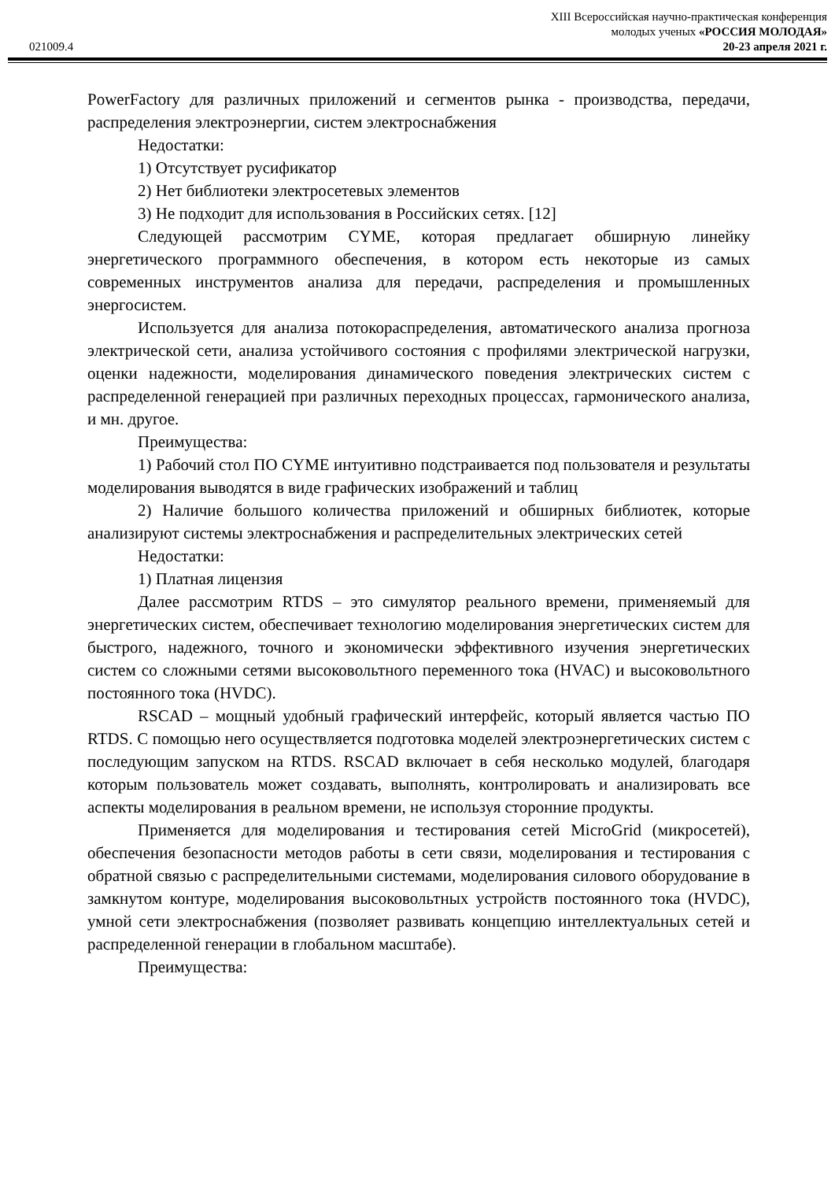XIII Всероссийская научно-практическая конференция
молодых ученых «РОССИЯ МОЛОДАЯ»
021009.4 20-23 апреля 2021 г.
PowerFactory для различных приложений и сегментов рынка - производства, передачи, распределения электроэнергии, систем электроснабжения
Недостатки:
1) Отсутствует русификатор
2) Нет библиотеки электросетевых элементов
3) Не подходит для использования в Российских сетях. [12]
Следующей рассмотрим CYME, которая предлагает обширную линейку энергетического программного обеспечения, в котором есть некоторые из самых современных инструментов анализа для передачи, распределения и промышленных энергосистем.
Используется для анализа потокораспределения, автоматического анализа прогноза электрической сети, анализа устойчивого состояния с профилями электрической нагрузки, оценки надежности, моделирования динамического поведения электрических систем с распределенной генерацией при различных переходных процессах, гармонического анализа, и мн. другое.
Преимущества:
1) Рабочий стол ПО CYME интуитивно подстраивается под пользователя и результаты моделирования выводятся в виде графических изображений и таблиц
2) Наличие большого количества приложений и обширных библиотек, которые анализируют системы электроснабжения и распределительных электрических сетей
Недостатки:
1) Платная лицензия
Далее рассмотрим RTDS – это симулятор реального времени, применяемый для энергетических систем, обеспечивает технологию моделирования энергетических систем для быстрого, надежного, точного и экономически эффективного изучения энергетических систем со сложными сетями высоковольтного переменного тока (HVAC) и высоковольтного постоянного тока (HVDC).
RSCAD – мощный удобный графический интерфейс, который является частью ПО RTDS. С помощью него осуществляется подготовка моделей электроэнергетических систем с последующим запуском на RTDS. RSCAD включает в себя несколько модулей, благодаря которым пользователь может создавать, выполнять, контролировать и анализировать все аспекты моделирования в реальном времени, не используя сторонние продукты.
Применяется для моделирования и тестирования сетей MicroGrid (микросетей), обеспечения безопасности методов работы в сети связи, моделирования и тестирования с обратной связью с распределительными системами, моделирования силового оборудование в замкнутом контуре, моделирования высоковольтных устройств постоянного тока (HVDC), умной сети электроснабжения (позволяет развивать концепцию интеллектуальных сетей и распределенной генерации в глобальном масштабе).
Преимущества: